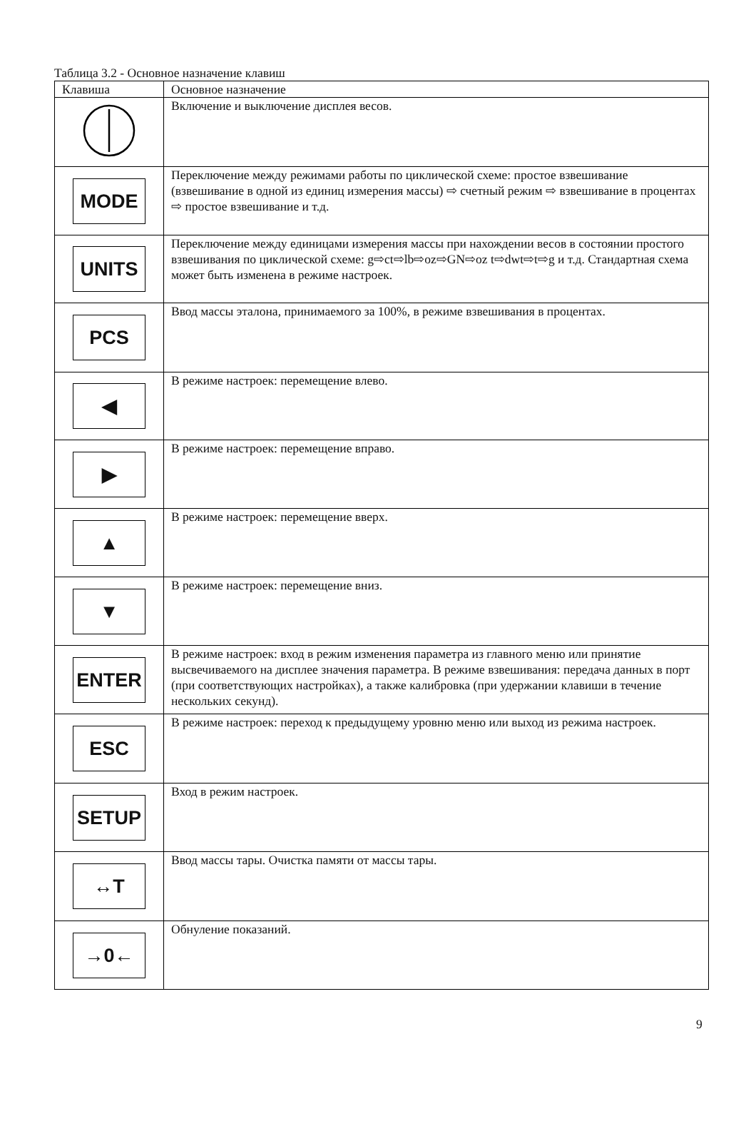Таблица 3.2 - Основное назначение клавиш
| Клавиша | Основное назначение |
| --- | --- |
| | Включение и выключение дисплея весов. |
| MODE | Переключение между режимами работы по циклической схеме: простое взвешивание (взвешивание в одной из единиц измерения массы) ⇨ счетный режим ⇨ взвешивание в процентах ⇨ простое взвешивание и т.д. |
| UNITS | Переключение между единицами измерения массы при нахождении весов в состоянии простого взвешивания по циклической схеме: g⇨ct⇨lb⇨oz⇨GN⇨oz t⇨dwt⇨t⇨g и т.д. Стандартная схема может быть изменена в режиме настроек. |
| PCS | Ввод массы эталона, принимаемого за 100%, в режиме взвешивания в процентах. |
| ◀ | В режиме настроек: перемещение влево. |
| ▶ | В режиме настроек: перемещение вправо. |
| ▲ | В режиме настроек: перемещение вверх. |
| ▼ | В режиме настроек: перемещение вниз. |
| ENTER | В режиме настроек: вход в режим изменения параметра из главного меню или принятие высвечиваемого на дисплее значения параметра. В режиме взвешивания: передача данных в порт (при соответствующих настройках), а также калибровка (при удержании клавиши в течение нескольких секунд). |
| ESC | В режиме настроек: переход к предыдущему уровню меню или выход из режима настроек. |
| SETUP | Вход в режим настроек. |
| ↔T | Ввод массы тары. Очистка памяти от массы тары. |
| →0← | Обнуление показаний. |
9